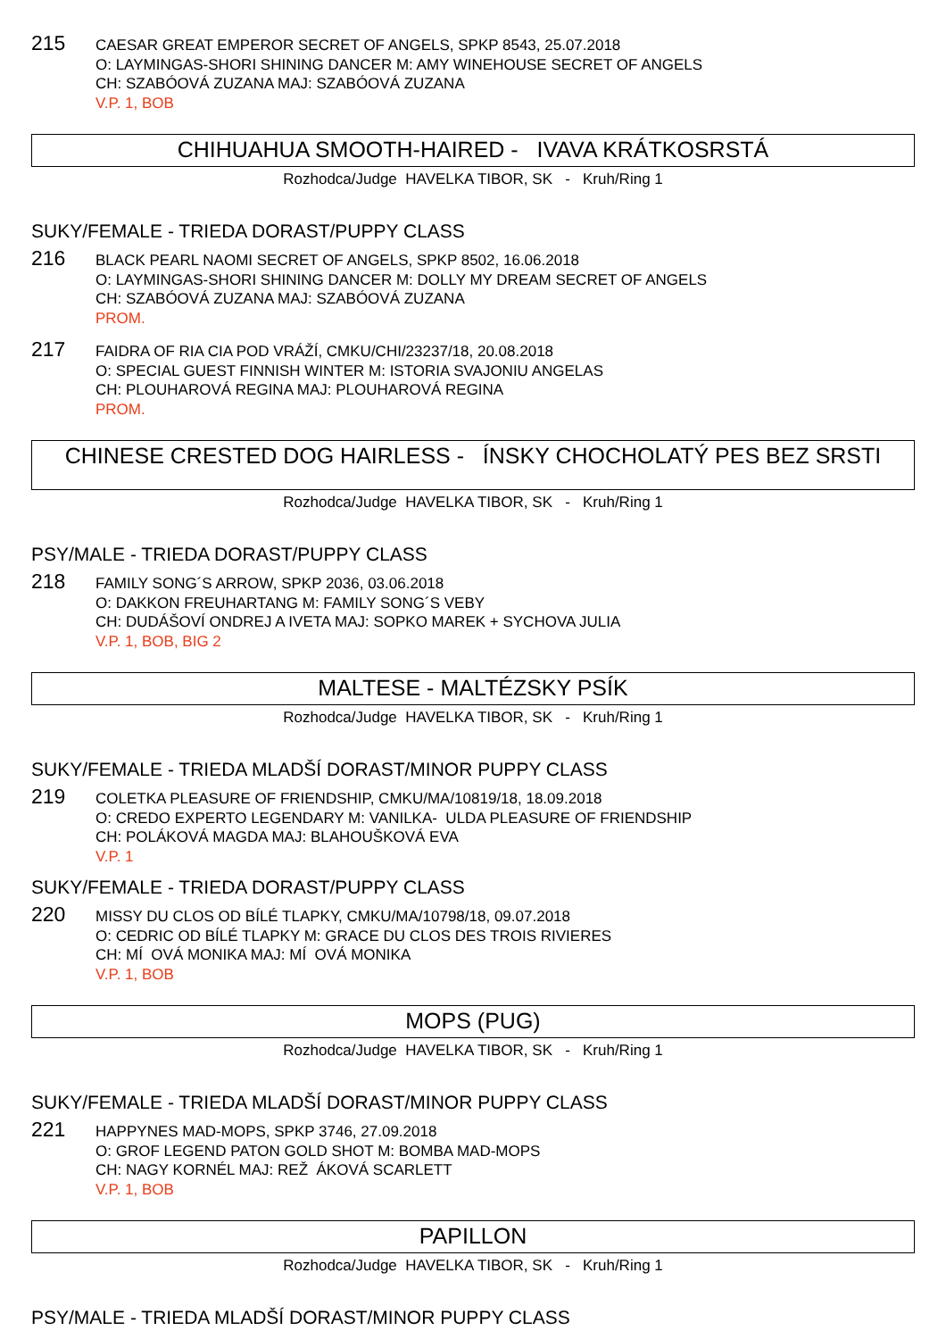215
CAESAR GREAT EMPEROR SECRET OF ANGELS, SPKP 8543, 25.07.2018
O: LAYMINGAS-SHORI SHINING DANCER M: AMY WINEHOUSE SECRET OF ANGELS
CH: SZABÓOVÁ ZUZANA MAJ: SZABÓOVÁ ZUZANA
V.P. 1, BOB
CHIHUAHUA SMOOTH-HAIRED - IVAVA KRÁTKOSRSTÁ
Rozhodca/Judge HAVELKA TIBOR, SK - Kruh/Ring 1
SUKY/FEMALE - TRIEDA DORAST/PUPPY CLASS
216
BLACK PEARL NAOMI SECRET OF ANGELS, SPKP 8502, 16.06.2018
O: LAYMINGAS-SHORI SHINING DANCER M: DOLLY MY DREAM SECRET OF ANGELS
CH: SZABÓOVÁ ZUZANA MAJ: SZABÓOVÁ ZUZANA
PROM.
217
FAIDRA OF RIA CIA POD VRÁŽÍ, CMKU/CHI/23237/18, 20.08.2018
O: SPECIAL GUEST FINNISH WINTER M: ISTORIA SVAJONIU ANGELAS
CH: PLOUHAROVÁ REGINA MAJ: PLOUHAROVÁ REGINA
PROM.
CHINESE CRESTED DOG HAIRLESS - ÍNSKY CHOCHOLATÝ PES BEZ SRSTI
Rozhodca/Judge HAVELKA TIBOR, SK - Kruh/Ring 1
PSY/MALE - TRIEDA DORAST/PUPPY CLASS
218
FAMILY SONG´S ARROW, SPKP 2036, 03.06.2018
O: DAKKON FREUHARTANG M: FAMILY SONG´S VEBY
CH: DUDÁŠOVÍ ONDREJ A IVETA MAJ: SOPKO MAREK + SYCHOVA JULIA
V.P. 1, BOB, BIG 2
MALTESE - MALTÉZSKY PSÍK
Rozhodca/Judge HAVELKA TIBOR, SK - Kruh/Ring 1
SUKY/FEMALE - TRIEDA MLADŠÍ DORAST/MINOR PUPPY CLASS
219
COLETKA PLEASURE OF FRIENDSHIP, CMKU/MA/10819/18, 18.09.2018
O: CREDO EXPERTO LEGENDARY M: VANILKA- ULDA PLEASURE OF FRIENDSHIP
CH: POLÁKOVÁ MAGDA MAJ: BLAHOUŠKOVÁ EVA
V.P. 1
SUKY/FEMALE - TRIEDA DORAST/PUPPY CLASS
220
MISSY DU CLOS OD BÍLÉ TLAPKY, CMKU/MA/10798/18, 09.07.2018
O: CEDRIC OD BÍLÉ TLAPKY M: GRACE DU CLOS DES TROIS RIVIERES
CH: MÍ OVÁ MONIKA MAJ: MÍ OVÁ MONIKA
V.P. 1, BOB
MOPS (PUG)
Rozhodca/Judge HAVELKA TIBOR, SK - Kruh/Ring 1
SUKY/FEMALE - TRIEDA MLADŠÍ DORAST/MINOR PUPPY CLASS
221
HAPPYNES MAD-MOPS, SPKP 3746, 27.09.2018
O: GROF LEGEND PATON GOLD SHOT M: BOMBA MAD-MOPS
CH: NAGY KORNÉL MAJ: REŽ ÁKOVÁ SCARLETT
V.P. 1, BOB
PAPILLON
Rozhodca/Judge HAVELKA TIBOR, SK - Kruh/Ring 1
PSY/MALE - TRIEDA MLADŠÍ DORAST/MINOR PUPPY CLASS